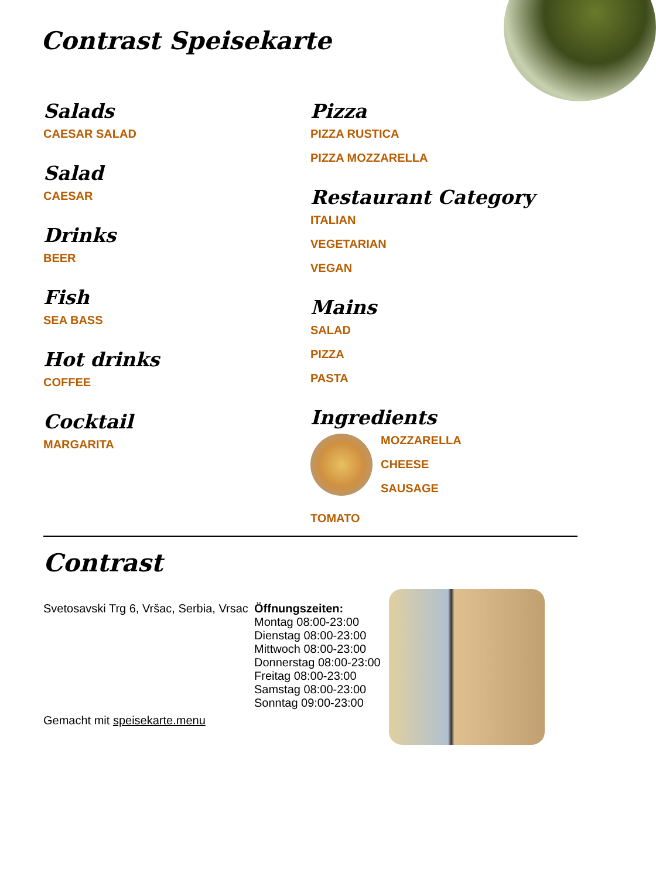Contrast Speisekarte
Salads
CAESAR SALAD
Salad
CAESAR
Drinks
BEER
Fish
SEA BASS
Hot drinks
COFFEE
Cocktail
MARGARITA
Pizza
PIZZA RUSTICA
PIZZA MOZZARELLA
Restaurant Category
ITALIAN
VEGETARIAN
VEGAN
Mains
SALAD
PIZZA
PASTA
Ingredients
MOZZARELLA
CHEESE
SAUSAGE
TOMATO
Contrast
Svetosavski Trg 6, Vršac, Serbia, Vrsac
Gemacht mit speisekarte.menu
Öffnungszeiten:
Montag 08:00-23:00
Dienstag 08:00-23:00
Mittwoch 08:00-23:00
Donnerstag 08:00-23:00
Freitag 08:00-23:00
Samstag 08:00-23:00
Sonntag 09:00-23:00